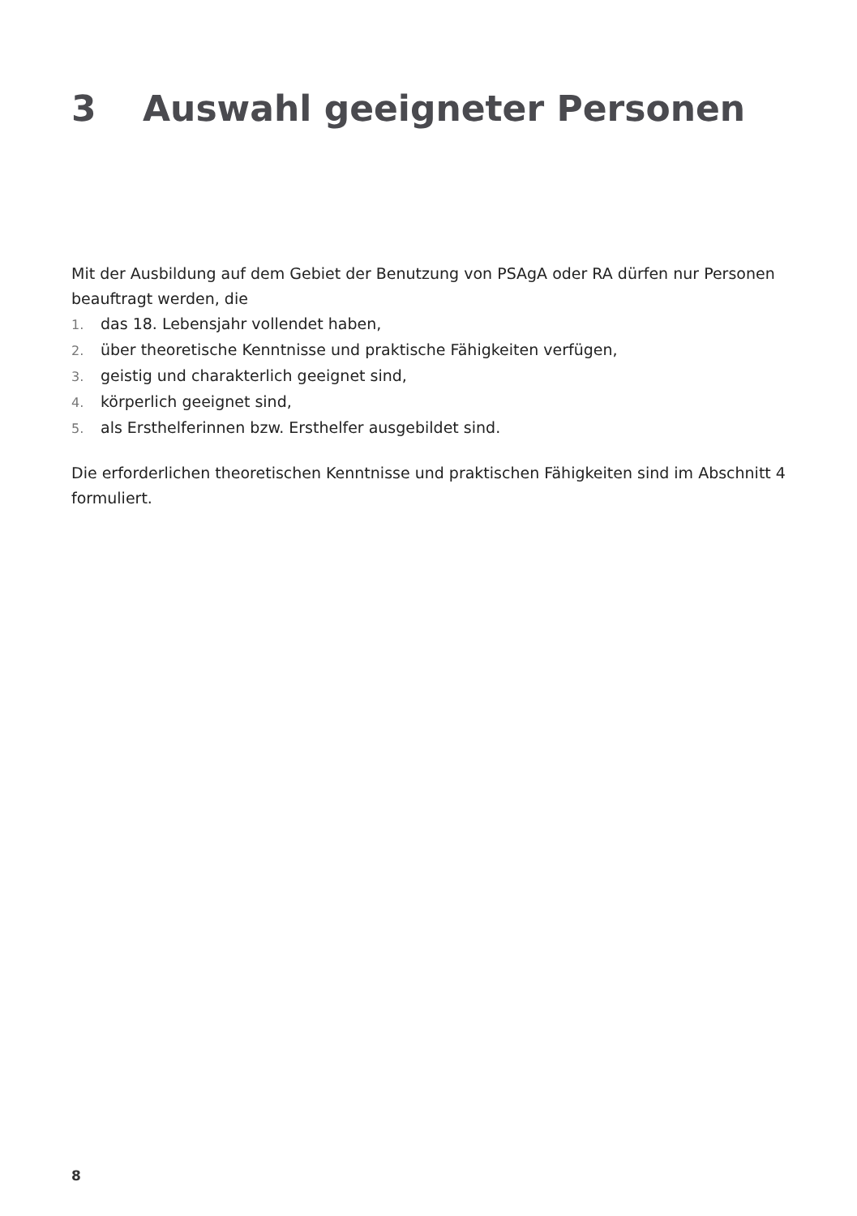3 Auswahl geeigneter Personen
Mit der Ausbildung auf dem Gebiet der Benutzung von PSAgA oder RA dürfen nur Personen beauftragt werden, die
1. das 18. Lebensjahr vollendet haben,
2. über theoretische Kenntnisse und praktische Fähigkeiten verfügen,
3. geistig und charakterlich geeignet sind,
4. körperlich geeignet sind,
5. als Ersthelferinnen bzw. Ersthelfer ausgebildet sind.
Die erforderlichen theoretischen Kenntnisse und praktischen Fähigkeiten sind im Abschnitt 4 formuliert.
8